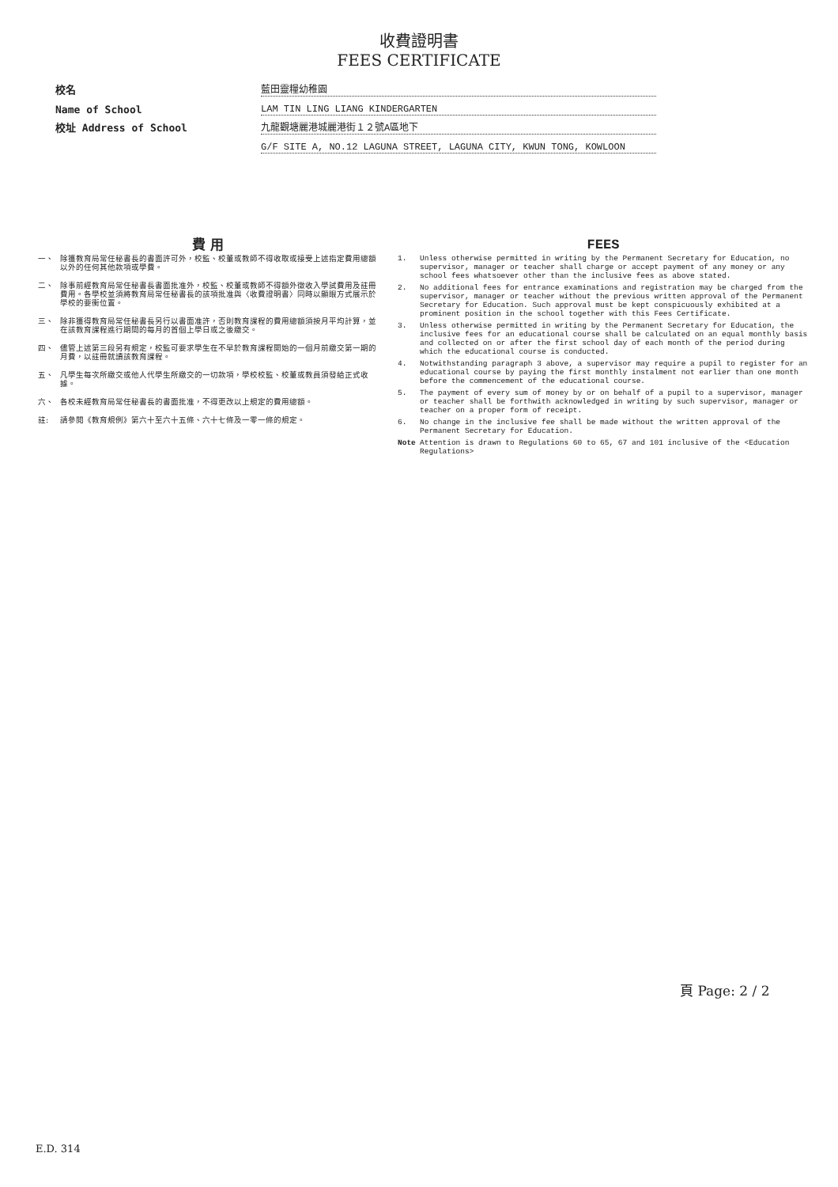收費證明書
FEES CERTIFICATE
校名
藍田靈糧幼稚園
Name of School
LAM TIN LING LIANG KINDERGARTEN
校址 Address of School
九龍觀塘麗港城麗港街１２號A區地下
G/F SITE A, NO.12 LAGUNA STREET, LAGUNA CITY, KWUN TONG, KOWLOON
費 用
一、 除獲教育局常任秘書長的書面許可外，校監、校董或教師不得收取或接受上述指定費用總額以外的任何其他款項或學費。
二、 除事前經教育局常任秘書長書面批准外，校監、校董或教師不得額外徵收入學試費用及註冊費用。各學校並須將教育局常任秘書長的該項批准與〈收費證明書〉同時以顯眼方式展示於學校的要衝位置。
三、 除非獲得教育局常任秘書長另行以書面准許，否則教育課程的費用總額須按月平均計算，並在該教育課程進行期間的每月的首個上學日或之後繳交。
四、 儘管上述第三段另有規定，校監可要求學生在不早於教育課程開始的一個月前繳交第一期的月費，以註冊就讀該教育課程。
五、 凡學生每次所繳交或他人代學生所繳交的一切款項，學校校監、校董或教員須發給正式收據。
六、 各校未經教育局常任秘書長的書面批准，不得更改以上規定的費用總額。
註: 請參閱《教育規例》第六十至六十五條、六十七條及一零一條的規定。
FEES
1. Unless otherwise permitted in writing by the Permanent Secretary for Education, no supervisor, manager or teacher shall charge or accept payment of any money or any school fees whatsoever other than the inclusive fees as above stated.
2. No additional fees for entrance examinations and registration may be charged from the supervisor, manager or teacher without the previous written approval of the Permanent Secretary for Education. Such approval must be kept conspicuously exhibited at a prominent position in the school together with this Fees Certificate.
3. Unless otherwise permitted in writing by the Permanent Secretary for Education, the inclusive fees for an educational course shall be calculated on an equal monthly basis and collected on or after the first school day of each month of the period during which the educational course is conducted.
4. Notwithstanding paragraph 3 above, a supervisor may require a pupil to register for an educational course by paying the first monthly instalment not earlier than one month before the commencement of the educational course.
5. The payment of every sum of money by or on behalf of a pupil to a supervisor, manager or teacher shall be forthwith acknowledged in writing by such supervisor, manager or teacher on a proper form of receipt.
6. No change in the inclusive fee shall be made without the written approval of the Permanent Secretary for Education.
Note Attention is drawn to Regulations 60 to 65, 67 and 101 inclusive of the <Education Regulations>
頁 Page: 2 / 2
E.D. 314